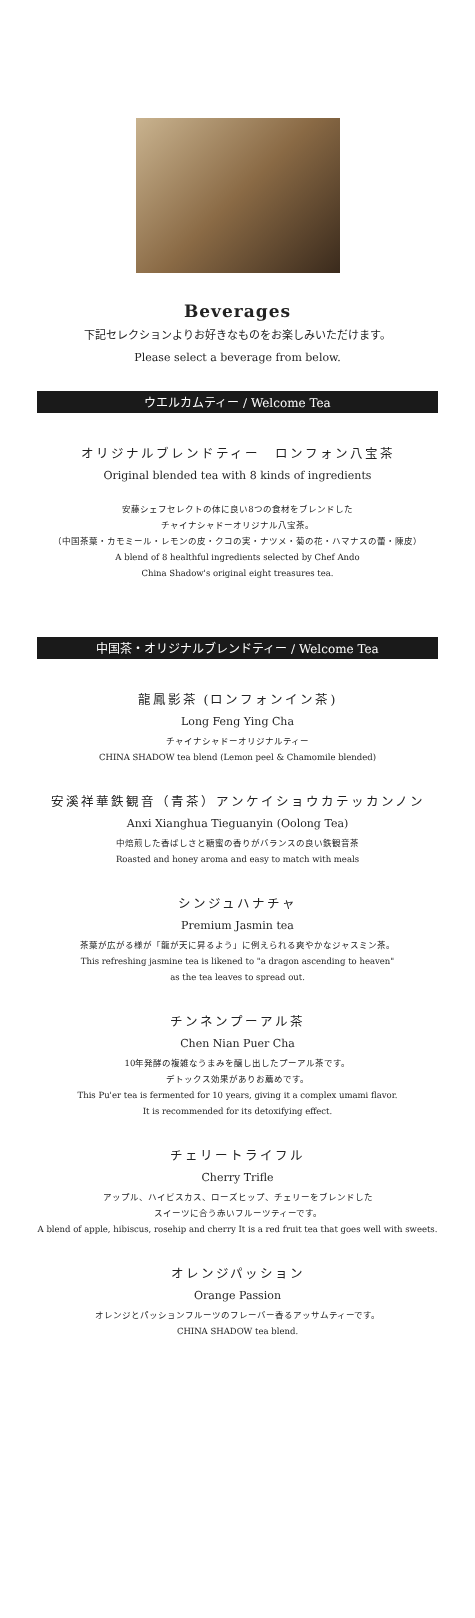Beverages
下記セレクションよりお好きなものをお楽しみいただけます。
Please select a beverage from below.
ウエルカムティー / Welcome Tea
オリジナルブレンドティー　ロンフォン八宝茶
Original blended tea with 8 kinds of ingredients
安藤シェフセレクトの体に良い8つの食材をブレンドした
チャイナシャドーオリジナル八宝茶。
（中国茶葉・カモミール・レモンの皮・クコの実・ナツメ・菊の花・ハマナスの蕾・陳皮）
A blend of 8 healthful ingredients selected by Chef Ando
China Shadow's original eight treasures tea.
中国茶・オリジナルブレンドティー / Welcome Tea
龍鳳影茶 (ロンフォンイン茶)
Long Feng Ying Cha
チャイナシャドーオリジナルティー
CHINA SHADOW tea blend (Lemon peel & Chamomile blended)
安溪祥華鉄観音（青茶）アンケイショウカテッカンノン
Anxi Xianghua Tieguanyin (Oolong Tea)
中焙煎した香ばしさと糖蜜の香りがバランスの良い鉄観音茶
Roasted and honey aroma and easy to match with meals
シンジュハナチャ
Premium Jasmin tea
茶葉が広がる様が「龍が天に昇るよう」に例えられる爽やかなジャスミン茶。
This refreshing jasmine tea is likened to "a dragon ascending to heaven"
as the tea leaves to spread out.
チンネンプーアル茶
Chen Nian Puer Cha
10年発酵の複雑なうまみを醸し出したプーアル茶です。
デトックス効果がありお薦めです。
This Pu'er tea is fermented for 10 years, giving it a complex umami flavor.
It is recommended for its detoxifying effect.
チェリートライフル
Cherry Trifle
アップル、ハイビスカス、ローズヒップ、チェリーをブレンドした
スイーツに合う赤いフルーツティーです。
A blend of apple, hibiscus, rosehip and cherry It is a red fruit tea that goes well with sweets.
オレンジパッション
Orange Passion
オレンジとパッションフルーツのフレーバー香るアッサムティーです。
CHINA SHADOW tea blend.